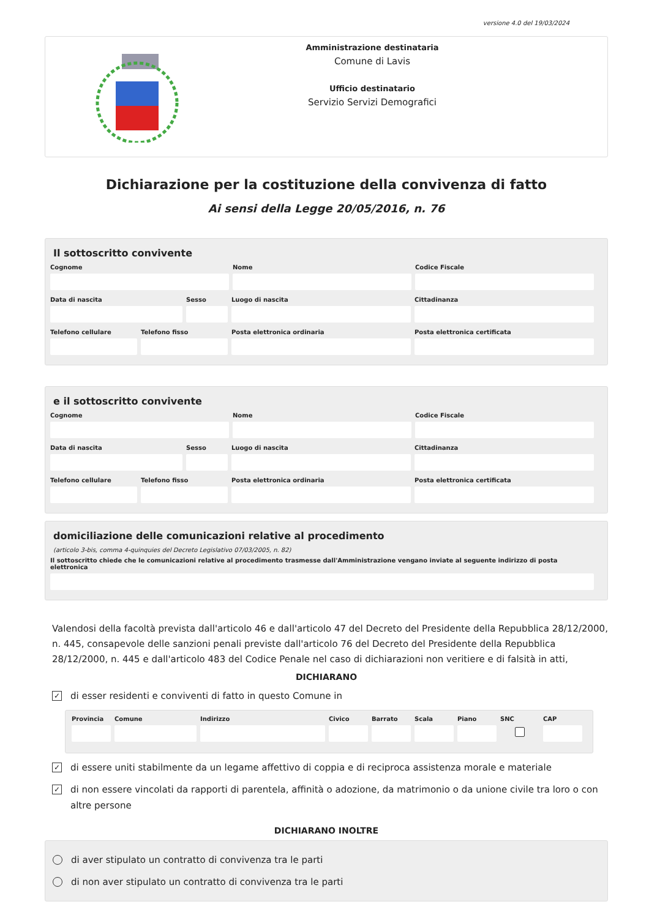versione 4.0 del 19/03/2024
Amministrazione destinataria
Comune di Lavis
Ufficio destinatario
Servizio Servizi Demografici
Dichiarazione per la costituzione della convivenza di fatto
Ai sensi della Legge 20/05/2016, n. 76
Il sottoscritto convivente
Cognome Nome Codice Fiscale
Data di nascita Sesso Luogo di nascita Cittadinanza
Telefono cellulare Telefono fisso Posta elettronica ordinaria Posta elettronica certificata
e il sottoscritto convivente
Cognome Nome Codice Fiscale
Data di nascita Sesso Luogo di nascita Cittadinanza
Telefono cellulare Telefono fisso Posta elettronica ordinaria Posta elettronica certificata
domiciliazione delle comunicazioni relative al procedimento
(articolo 3-bis, comma 4-quinquies del Decreto Legislativo 07/03/2005, n. 82)
Il sottoscritto chiede che le comunicazioni relative al procedimento trasmesse dall'Amministrazione vengano inviate al seguente indirizzo di posta elettronica
Valendosi della facoltà prevista dall'articolo 46 e dall'articolo 47 del Decreto del Presidente della Repubblica 28/12/2000, n. 445, consapevole delle sanzioni penali previste dall'articolo 76 del Decreto del Presidente della Repubblica 28/12/2000, n. 445 e dall'articolo 483 del Codice Penale nel caso di dichiarazioni non veritiere e di falsità in atti,
DICHIARANO
✓ di esser residenti e conviventi di fatto in questo Comune in
Provincia Comune Indirizzo Civico Barrato Scala Piano SNC CAP
✓ di essere uniti stabilmente da un legame affettivo di coppia e di reciproca assistenza morale e materiale
✓ di non essere vincolati da rapporti di parentela, affinità o adozione, da matrimonio o da unione civile tra loro o con altre persone
DICHIARANO INOLTRE
di aver stipulato un contratto di convivenza tra le parti
di non aver stipulato un contratto di convivenza tra le parti